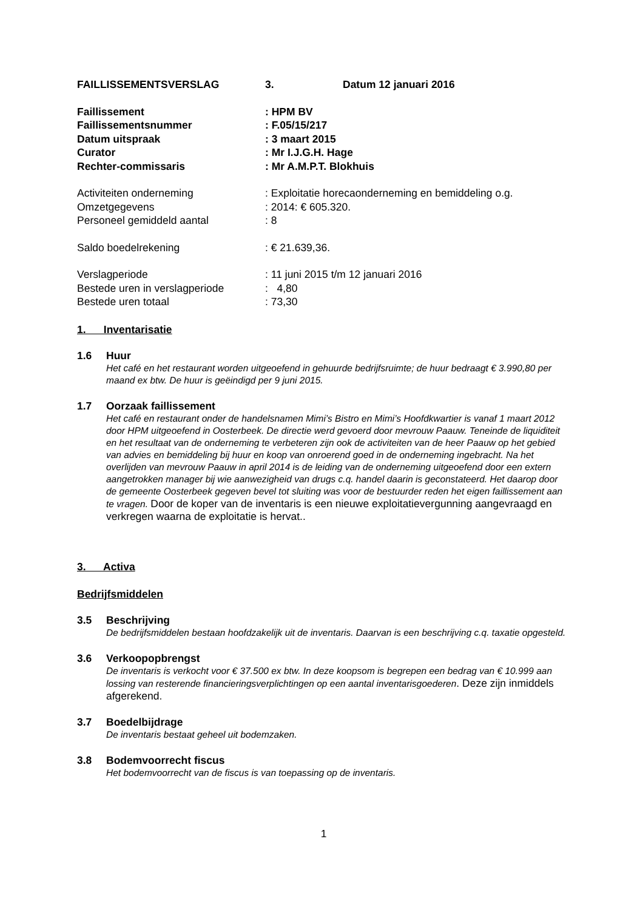FAILLISSEMENTSVERSLAG 3. Datum 12 januari 2016
Faillissement : HPM BV
Faillissementsnummer : F.05/15/217
Datum uitspraak : 3 maart 2015
Curator : Mr I.J.G.H. Hage
Rechter-commissaris : Mr A.M.P.T. Blokhuis
Activiteiten onderneming : Exploitatie horecaonderneming en bemiddeling o.g.
Omzetgegevens : 2014: € 605.320.
Personeel gemiddeld aantal : 8
Saldo boedelrekening : € 21.639,36.
Verslagperiode : 11 juni 2015 t/m 12 januari 2016
Bestede uren in verslagperiode
: 4,80
Bestede uren totaal : 73,30
1. Inventarisatie
1.6 Huur
Het café en het restaurant worden uitgeoefend in gehuurde bedrijfsruimte; de huur bedraagt € 3.990,80 per maand ex btw. De huur is geëindigd per 9 juni 2015.
1.7 Oorzaak faillissement
Het café en restaurant onder de handelsnamen Mimi’s Bistro en Mimi’s Hoofdkwartier is vanaf 1 maart 2012 door HPM uitgeoefend in Oosterbeek. De directie werd gevoerd door mevrouw Paauw. Teneinde de liquiditeit en het resultaat van de onderneming te verbeteren zijn ook de activiteiten van de heer Paauw op het gebied van advies en bemiddeling bij huur en koop van onroerend goed in de onderneming ingebracht. Na het overlijden van mevrouw Paauw in april 2014 is de leiding van de onderneming uitgeoefend door een extern aangetrokken manager bij wie aanwezigheid van drugs c.q. handel daarin is geconstateerd. Het daarop door de gemeente Oosterbeek gegeven bevel tot sluiting was voor de bestuurder reden het eigen faillissement aan te vragen. Door de koper van de inventaris is een nieuwe exploitatievergunning aangevraagd en verkregen waarna de exploitatie is hervat..
3. Activa
Bedrijfsmiddelen
3.5 Beschrijving
De bedrijfsmiddelen bestaan hoofdzakelijk uit de inventaris. Daarvan is een beschrijving c.q. taxatie opgesteld.
3.6 Verkoopopbrengst
De inventaris is verkocht voor € 37.500 ex btw. In deze koopsom is begrepen een bedrag van € 10.999 aan lossing van resterende financieringsverplichtingen op een aantal inventarisgoederen. Deze zijn inmiddels afgerekend.
3.7 Boedelbijdrage
De inventaris bestaat geheel uit bodemzaken.
3.8 Bodemvoorrecht fiscus
Het bodemvoorrecht van de fiscus is van toepassing op de inventaris.
1